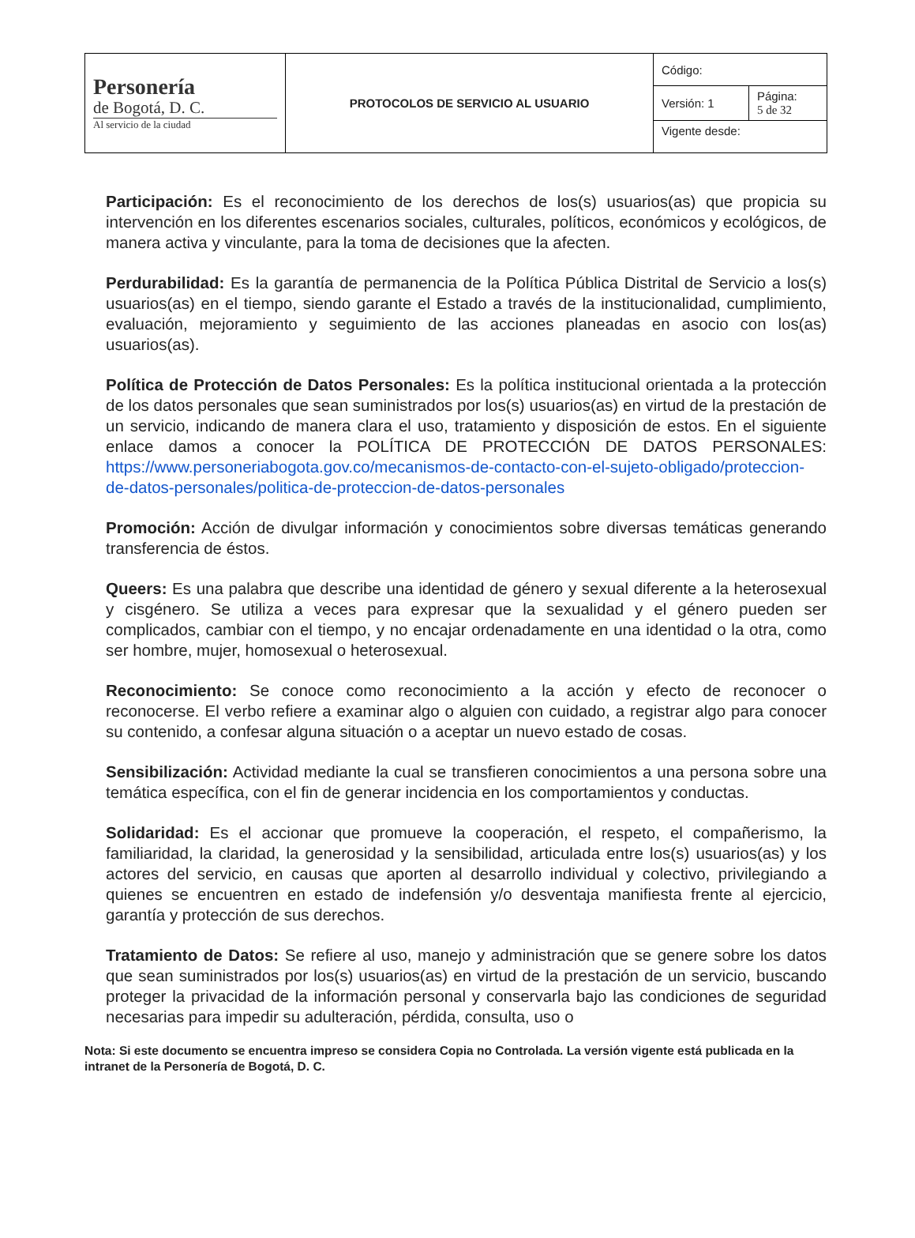| Personería de Bogotá, D. C. Al servicio de la ciudad | PROTOCOLOS DE SERVICIO AL USUARIO | Código: | |
| | | Versión: 1 | Página: 5 de 32 |
| | | Vigente desde: | |
Participación: Es el reconocimiento de los derechos de los(s) usuarios(as) que propicia su intervención en los diferentes escenarios sociales, culturales, políticos, económicos y ecológicos, de manera activa y vinculante, para la toma de decisiones que la afecten.
Perdurabilidad: Es la garantía de permanencia de la Política Pública Distrital de Servicio a los(s) usuarios(as) en el tiempo, siendo garante el Estado a través de la institucionalidad, cumplimiento, evaluación, mejoramiento y seguimiento de las acciones planeadas en asocio con los(as) usuarios(as).
Política de Protección de Datos Personales: Es la política institucional orientada a la protección de los datos personales que sean suministrados por los(s) usuarios(as) en virtud de la prestación de un servicio, indicando de manera clara el uso, tratamiento y disposición de estos. En el siguiente enlace damos a conocer la POLÍTICA DE PROTECCIÓN DE DATOS PERSONALES: https://www.personeriabogota.gov.co/mecanismos-de-contacto-con-el-sujeto-obligado/proteccion-de-datos-personales/politica-de-proteccion-de-datos-personales
Promoción: Acción de divulgar información y conocimientos sobre diversas temáticas generando transferencia de éstos.
Queers: Es una palabra que describe una identidad de género y sexual diferente a la heterosexual y cisgénero. Se utiliza a veces para expresar que la sexualidad y el género pueden ser complicados, cambiar con el tiempo, y no encajar ordenadamente en una identidad o la otra, como ser hombre, mujer, homosexual o heterosexual.
Reconocimiento: Se conoce como reconocimiento a la acción y efecto de reconocer o reconocerse. El verbo refiere a examinar algo o alguien con cuidado, a registrar algo para conocer su contenido, a confesar alguna situación o a aceptar un nuevo estado de cosas.
Sensibilización: Actividad mediante la cual se transfieren conocimientos a una persona sobre una temática específica, con el fin de generar incidencia en los comportamientos y conductas.
Solidaridad: Es el accionar que promueve la cooperación, el respeto, el compañerismo, la familiaridad, la claridad, la generosidad y la sensibilidad, articulada entre los(s) usuarios(as) y los actores del servicio, en causas que aporten al desarrollo individual y colectivo, privilegiando a quienes se encuentren en estado de indefensión y/o desventaja manifiesta frente al ejercicio, garantía y protección de sus derechos.
Tratamiento de Datos: Se refiere al uso, manejo y administración que se genere sobre los datos que sean suministrados por los(s) usuarios(as) en virtud de la prestación de un servicio, buscando proteger la privacidad de la información personal y conservarla bajo las condiciones de seguridad necesarias para impedir su adulteración, pérdida, consulta, uso o
Nota: Si este documento se encuentra impreso se considera Copia no Controlada. La versión vigente está publicada en la intranet de la Personería de Bogotá, D. C.